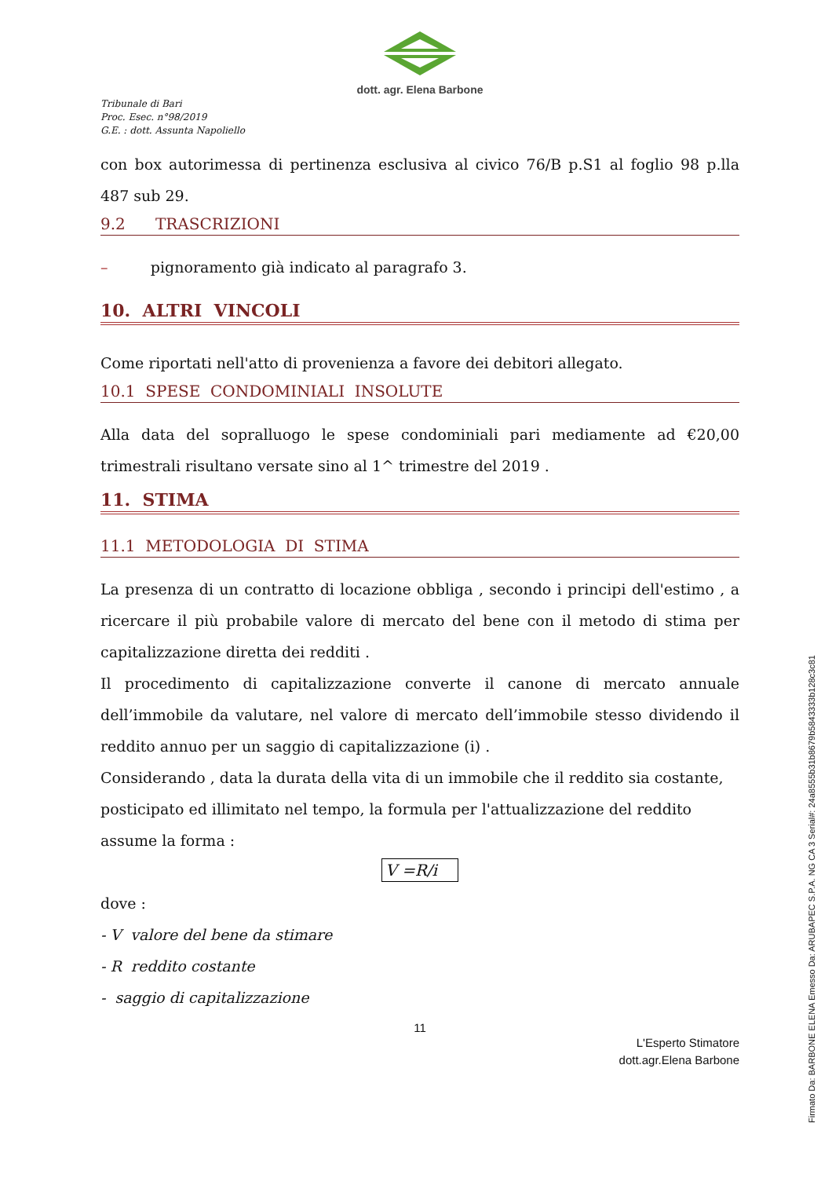dott. agr. Elena Barbone
Tribunale di Bari
Proc. Esec. n°98/2019
G.E. : dott. Assunta Napoliello
con box autorimessa di pertinenza esclusiva al civico 76/B p.S1 al foglio 98 p.lla 487 sub 29.
9.2 TRASCRIZIONI
– pignoramento già indicato al paragrafo 3.
10. ALTRI VINCOLI
Come riportati nell'atto di provenienza a favore dei debitori allegato.
10.1 SPESE CONDOMINIALI INSOLUTE
Alla data del sopralluogo le spese condominiali pari mediamente ad €20,00 trimestrali risultano versate sino al 1^ trimestre del 2019 .
11. STIMA
11.1 METODOLOGIA DI STIMA
La presenza di un contratto di locazione obbliga , secondo i principi dell'estimo , a ricercare il più probabile valore di mercato del bene con il metodo di stima per capitalizzazione diretta dei redditi .
Il procedimento di capitalizzazione converte il canone di mercato annuale dell’immobile da valutare, nel valore di mercato dell’immobile stesso dividendo il reddito annuo per un saggio di capitalizzazione (i) .
Considerando , data la durata della vita di un immobile che il reddito sia costante, posticipato ed illimitato nel tempo, la formula per l'attualizzazione del reddito assume la forma :
V =R/i
dove :
- V valore del bene da stimare
- R reddito costante
- saggio di capitalizzazione
11
L'Esperto Stimatore
dott.agr.Elena Barbone
Firmato Da: BARBONE ELENA Emesso Da: ARUBAPEC S.P.A. NG CA 3 Serial#: 24a8555b31b8679b5843333b128c3c81